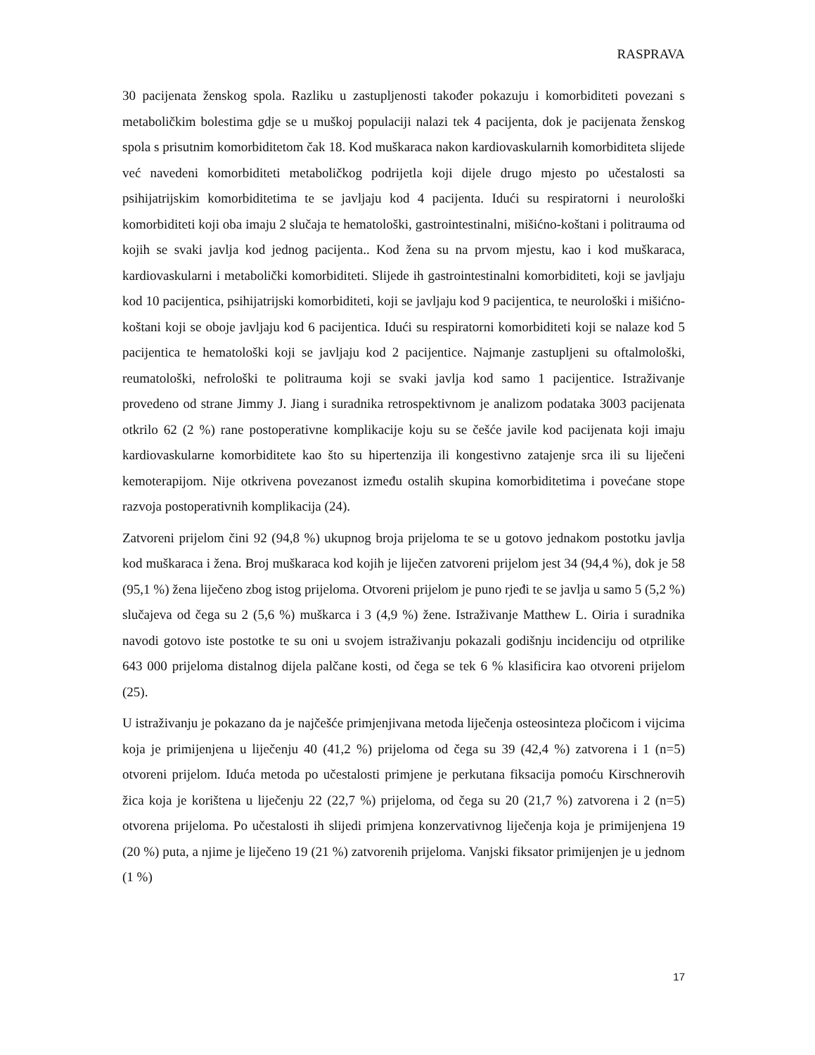RASPRAVA
30 pacijenata ženskog spola. Razliku u zastupljenosti također pokazuju i komorbiditeti povezani s metaboličkim bolestima gdje se u muškoj populaciji nalazi tek 4 pacijenta, dok je pacijenata ženskog spola s prisutnim komorbiditetom čak 18. Kod muškaraca nakon kardiovaskularnih komorbiditeta slijede već navedeni komorbiditeti metaboličkog podrijetla koji dijele drugo mjesto po učestalosti sa psihijatrijskim komorbiditetima te se javljaju kod 4 pacijenta. Idući su respiratorni i neurološki komorbiditeti koji oba imaju 2 slučaja te hematološki, gastrointestinalni, mišićno-koštani i politrauma od kojih se svaki javlja kod jednog pacijenta.. Kod žena su na prvom mjestu, kao i kod muškaraca, kardiovaskularni i metabolički komorbiditeti. Slijede ih gastrointestinalni komorbiditeti, koji se javljaju kod 10 pacijentica, psihijatrijski komorbiditeti, koji se javljaju kod 9 pacijentica, te neurološki i mišićno-koštani koji se oboje javljaju kod 6 pacijentica. Idući su respiratorni komorbiditeti koji se nalaze kod 5 pacijentica te hematološki koji se javljaju kod 2 pacijentice. Najmanje zastupljeni su oftalmološki, reumatološki, nefrološki te politrauma koji se svaki javlja kod samo 1 pacijentice. Istraživanje provedeno od strane Jimmy J. Jiang i suradnika retrospektivnom je analizom podataka 3003 pacijenata otkrilo 62 (2 %) rane postoperativne komplikacije koju su se češće javile kod pacijenata koji imaju kardiovaskularne komorbiditete kao što su hipertenzija ili kongestivno zatajenje srca ili su liječeni kemoterapijom. Nije otkrivena povezanost između ostalih skupina komorbiditetima i povećane stope razvoja postoperativnih komplikacija (24).
Zatvoreni prijelom čini 92 (94,8 %) ukupnog broja prijeloma te se u gotovo jednakom postotku javlja kod muškaraca i žena. Broj muškaraca kod kojih je liječen zatvoreni prijelom jest 34 (94,4 %), dok je 58 (95,1 %) žena liječeno zbog istog prijeloma. Otvoreni prijelom je puno rjeđi te se javlja u samo 5 (5,2 %) slučajeva od čega su 2 (5,6 %) muškarca i 3 (4,9 %) žene. Istraživanje Matthew L. Oiria i suradnika navodi gotovo iste postotke te su oni u svojem istraživanju pokazali godišnju incidenciju od otprilike 643 000 prijeloma distalnog dijela palčane kosti, od čega se tek 6 % klasificira kao otvoreni prijelom (25).
U istraživanju je pokazano da je najčešće primjenjivana metoda liječenja osteosinteza pločicom i vijcima koja je primijenjena u liječenju 40 (41,2 %) prijeloma od čega su 39 (42,4 %) zatvorena i 1 (n=5) otvoreni prijelom. Iduća metoda po učestalosti primjene je perkutana fiksacija pomoću Kirschnerovih žica koja je korištena u liječenju 22 (22,7 %) prijeloma, od čega su 20 (21,7 %) zatvorena i 2 (n=5) otvorena prijeloma. Po učestalosti ih slijedi primjena konzervativnog liječenja koja je primijenjena 19 (20 %) puta, a njime je liječeno 19 (21 %) zatvorenih prijeloma. Vanjski fiksator primijenjen je u jednom (1 %)
17